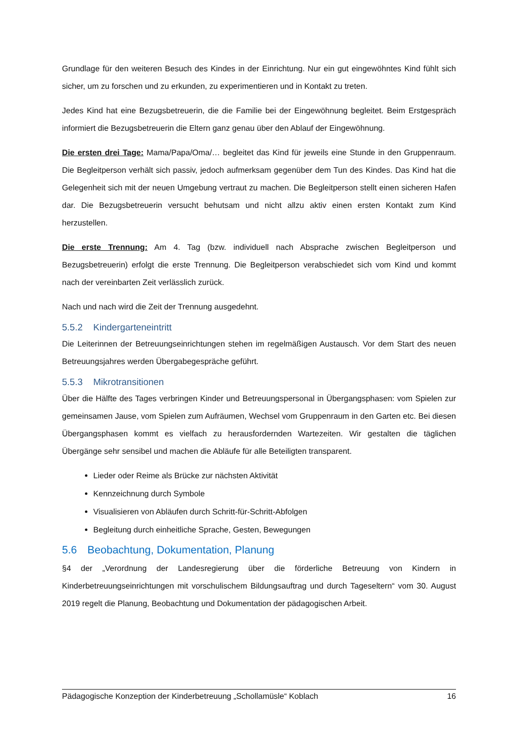Grundlage für den weiteren Besuch des Kindes in der Einrichtung. Nur ein gut eingewöhntes Kind fühlt sich sicher, um zu forschen und zu erkunden, zu experimentieren und in Kontakt zu treten.
Jedes Kind hat eine Bezugsbetreuerin, die die Familie bei der Eingewöhnung begleitet. Beim Erstgespräch informiert die Bezugsbetreuerin die Eltern ganz genau über den Ablauf der Eingewöhnung.
Die ersten drei Tage: Mama/Papa/Oma/… begleitet das Kind für jeweils eine Stunde in den Gruppenraum. Die Begleitperson verhält sich passiv, jedoch aufmerksam gegenüber dem Tun des Kindes. Das Kind hat die Gelegenheit sich mit der neuen Umgebung vertraut zu machen. Die Begleitperson stellt einen sicheren Hafen dar. Die Bezugsbetreuerin versucht behutsam und nicht allzu aktiv einen ersten Kontakt zum Kind herzustellen.
Die erste Trennung: Am 4. Tag (bzw. individuell nach Absprache zwischen Begleitperson und Bezugsbetreuerin) erfolgt die erste Trennung. Die Begleitperson verabschiedet sich vom Kind und kommt nach der vereinbarten Zeit verlässlich zurück.
Nach und nach wird die Zeit der Trennung ausgedehnt.
5.5.2 Kindergarteneintritt
Die Leiterinnen der Betreuungseinrichtungen stehen im regelmäßigen Austausch. Vor dem Start des neuen Betreuungsjahres werden Übergabegespräche geführt.
5.5.3 Mikrotransitionen
Über die Hälfte des Tages verbringen Kinder und Betreuungspersonal in Übergangsphasen: vom Spielen zur gemeinsamen Jause, vom Spielen zum Aufräumen, Wechsel vom Gruppenraum in den Garten etc. Bei diesen Übergangsphasen kommt es vielfach zu herausfordernden Wartezeiten. Wir gestalten die täglichen Übergänge sehr sensibel und machen die Abläufe für alle Beteiligten transparent.
Lieder oder Reime als Brücke zur nächsten Aktivität
Kennzeichnung durch Symbole
Visualisieren von Abläufen durch Schritt-für-Schritt-Abfolgen
Begleitung durch einheitliche Sprache, Gesten, Bewegungen
5.6 Beobachtung, Dokumentation, Planung
§4 der „Verordnung der Landesregierung über die förderliche Betreuung von Kindern in Kinderbetreuungseinrichtungen mit vorschulischem Bildungsauftrag und durch Tageseltern“ vom 30. August 2019 regelt die Planung, Beobachtung und Dokumentation der pädagogischen Arbeit.
Pädagogische Konzeption der Kinderbetreuung „Schollamüsle“ Koblach 16